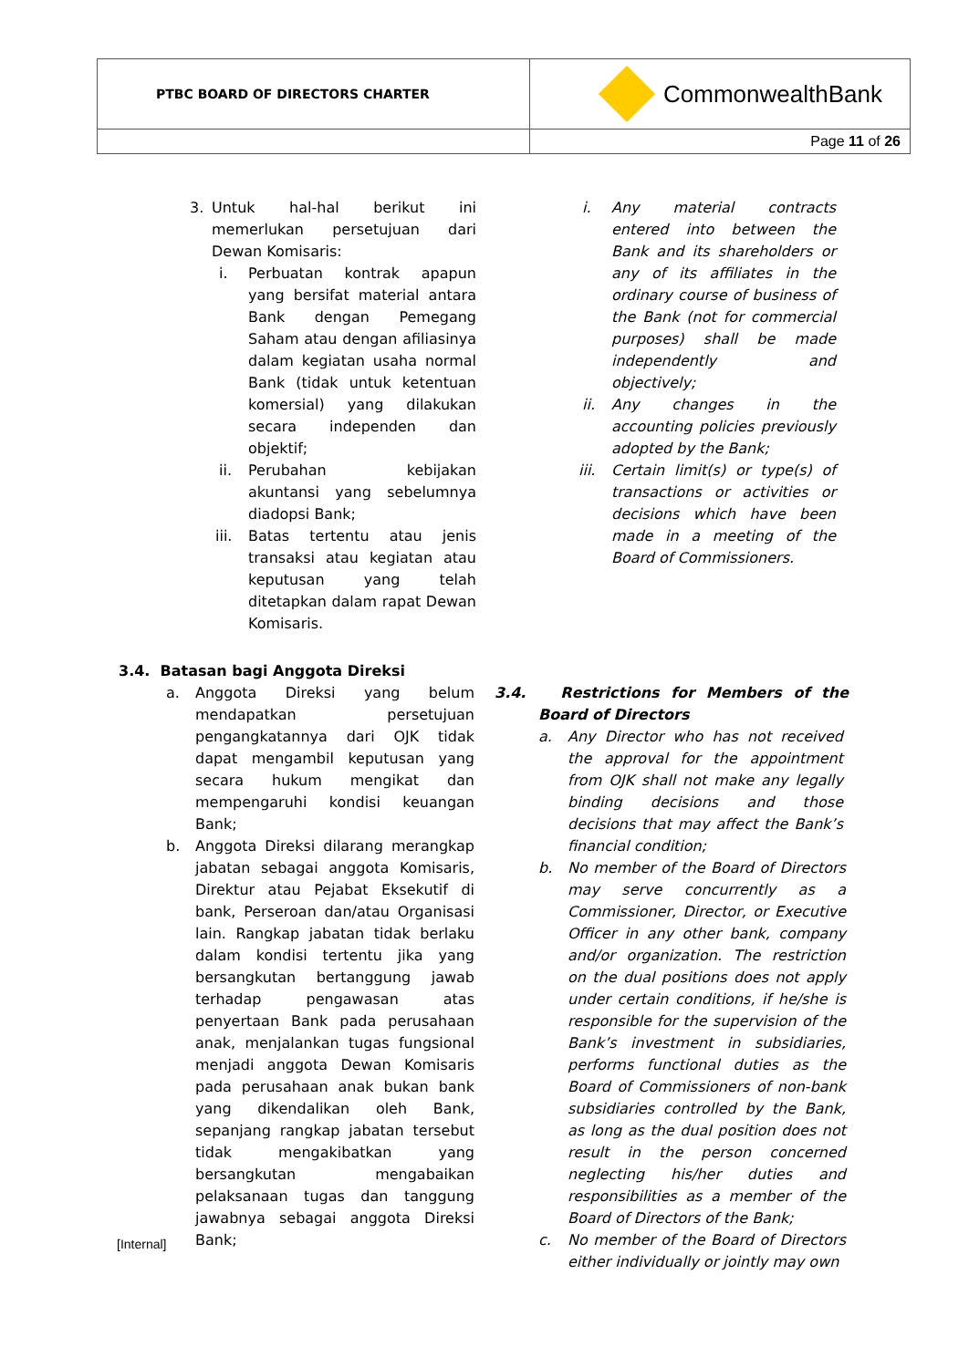| PTBC BOARD OF DIRECTORS CHARTER | CommonwealthBank |
| | Page 11 of 26 |
3. Untuk hal-hal berikut ini memerlukan persetujuan dari Dewan Komisaris:
i. Perbuatan kontrak apapun yang bersifat material antara Bank dengan Pemegang Saham atau dengan afiliasinya dalam kegiatan usaha normal Bank (tidak untuk ketentuan komersial) yang dilakukan secara independen dan objektif;
ii. Perubahan kebijakan akuntansi yang sebelumnya diadopsi Bank;
iii.
Batas tertentu atau jenis transaksi atau kegiatan atau keputusan yang telah ditetapkan dalam rapat Dewan Komisaris.
3.4. Batasan bagi Anggota Direksi
a. Anggota Direksi yang belum mendapatkan persetujuan pengangkatannya dari OJK tidak dapat mengambil keputusan yang secara hukum mengikat dan mempengaruhi kondisi keuangan Bank;
b. Anggota Direksi dilarang merangkap jabatan sebagai anggota Komisaris, Direktur atau Pejabat Eksekutif di bank, Perseroan dan/atau Organisasi lain. Rangkap jabatan tidak berlaku dalam kondisi tertentu jika yang bersangkutan bertanggung jawab terhadap pengawasan atas penyertaan Bank pada perusahaan anak, menjalankan tugas fungsional menjadi anggota Dewan Komisaris pada perusahaan anak bukan bank yang dikendalikan oleh Bank, sepanjang rangkap jabatan tersebut tidak mengakibatkan yang bersangkutan mengabaikan pelaksanaan tugas dan tanggung jawabnya sebagai anggota Direksi Bank;
i. Any material contracts entered into between the Bank and its shareholders or any of its affiliates in the ordinary course of business of the Bank (not for commercial purposes) shall be made independently and objectively;
ii. Any changes in the accounting policies previously adopted by the Bank;
iii.
Certain limit(s) or type(s) of transactions or activities or decisions which have been made in a meeting of the Board of Commissioners.
3.4. Restrictions for Members of the Board of Directors
a. Any Director who has not received the approval for the appointment from OJK shall not make any legally binding decisions and those decisions that may affect the Bank’s financial condition;
b. No member of the Board of Directors may serve concurrently as a Commissioner, Director, or Executive Officer in any other bank, company and/or organization. The restriction on the dual positions does not apply under certain conditions, if he/she is responsible for the supervision of the Bank’s investment in subsidiaries, performs functional duties as the Board of Commissioners of non-bank subsidiaries controlled by the Bank, as long as the dual position does not result in the person concerned neglecting his/her duties and responsibilities as a member of the Board of Directors of the Bank;
c. No member of the Board of Directors either individually or jointly may own
[Internal]